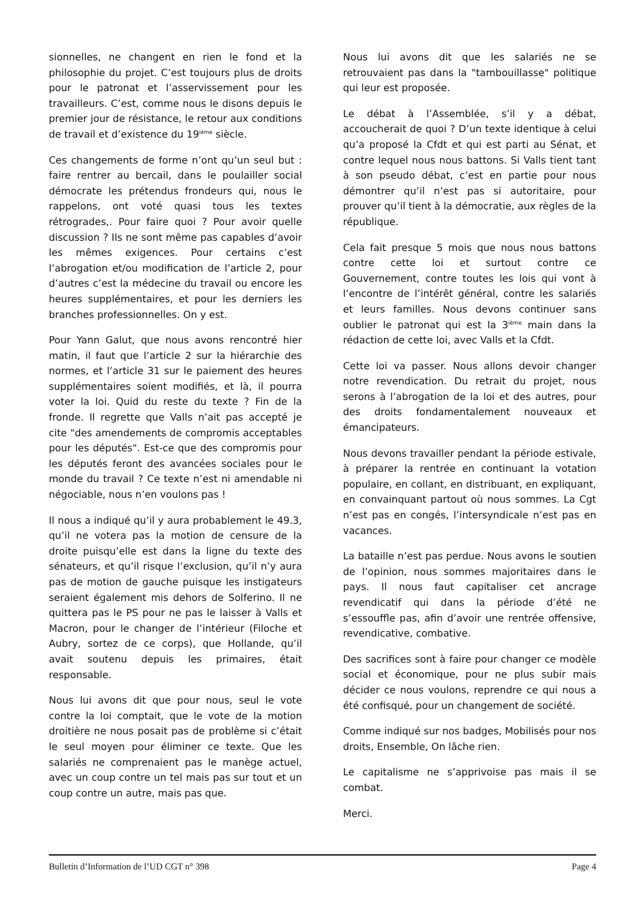sionnelles, ne changent en rien le fond et la philosophie du projet. C’est toujours plus de droits pour le patronat et l’asservissement pour les travailleurs. C’est, comme nous le disons depuis le premier jour de résistance, le retour aux conditions de travail et d’existence du 19<sup>ième</sup> siècle.
Ces changements de forme n’ont qu’un seul but : faire rentrer au bercail, dans le poulailler social démocrate les prétendus frondeurs qui, nous le rappelons, ont voté quasi tous les textes rétrogrades,. Pour faire quoi ? Pour avoir quelle discussion ? Ils ne sont même pas capables d’avoir les mêmes exigences. Pour certains c’est l’abrogation et/ou modification de l’article 2, pour d’autres c’est la médecine du travail ou encore les heures supplémentaires, et pour les derniers les branches professionnelles. On y est.
Pour Yann Galut, que nous avons rencontré hier matin, il faut que l’article 2 sur la hiérarchie des normes, et l’article 31 sur le paiement des heures supplémentaires soient modifiés, et là, il pourra voter la loi. Quid du reste du texte ? Fin de la fronde. Il regrette que Valls n’ait pas accepté je cite "des amendements de compromis acceptables pour les députés". Est-ce que des compromis pour les députés feront des avancées sociales pour le monde du travail ? Ce texte n’est ni amendable ni négociable, nous n’en voulons pas !
Il nous a indiqué qu’il y aura probablement le 49.3, qu’il ne votera pas la motion de censure de la droite puisqu’elle est dans la ligne du texte des sénateurs, et qu’il risque l’exclusion, qu’il n’y aura pas de motion de gauche puisque les instigateurs seraient également mis dehors de Solferino. Il ne quittera pas le PS pour ne pas le laisser à Valls et Macron, pour le changer de l’intérieur (Filoche et Aubry, sortez de ce corps), que Hollande, qu’il avait soutenu depuis les primaires, était responsable.
Nous lui avons dit que pour nous, seul le vote contre la loi comptait, que le vote de la motion droitière ne nous posait pas de problème si c’était le seul moyen pour éliminer ce texte. Que les salariés ne comprenaient pas le manège actuel, avec un coup contre un tel mais pas sur tout et un coup contre un autre, mais pas que.
Nous lui avons dit que les salariés ne se retrouvaient pas dans la "tambouillasse" politique qui leur est proposée.
Le débat à l’Assemblée, s’il y a débat, accoucherait de quoi ? D’un texte identique à celui qu’a proposé la Cfdt et qui est parti au Sénat, et contre lequel nous nous battons. Si Valls tient tant à son pseudo débat, c’est en partie pour nous démontrer qu’il n’est pas si autoritaire, pour prouver qu’il tient à la démocratie, aux règles de la république.
Cela fait presque 5 mois que nous nous battons contre cette loi et surtout contre ce Gouvernement, contre toutes les lois qui vont à l’encontre de l’intérêt général, contre les salariés et leurs familles. Nous devons continuer sans oublier le patronat qui est la 3<sup>ième</sup> main dans la rédaction de cette loi, avec Valls et la Cfdt.
Cette loi va passer. Nous allons devoir changer notre revendication. Du retrait du projet, nous serons à l’abrogation de la loi et des autres, pour des droits fondamentalement nouveaux et émancipateurs.
Nous devons travailler pendant la période estivale, à préparer la rentrée en continuant la votation populaire, en collant, en distribuant, en expliquant, en convainquant partout où nous sommes. La Cgt n’est pas en congés, l’intersyndicale n’est pas en vacances.
La bataille n’est pas perdue. Nous avons le soutien de l’opinion, nous sommes majoritaires dans le pays. Il nous faut capitaliser cet ancrage revendicatif qui dans la période d’été ne s’essouffle pas, afin d’avoir une rentrée offensive, revendicative, combative.
Des sacrifices sont à faire pour changer ce modèle social et économique, pour ne plus subir mais décider ce nous voulons, reprendre ce qui nous a été confisqué, pour un changement de société.
Comme indiqué sur nos badges, Mobilisés pour nos droits, Ensemble, On lâche rien.
Le capitalisme ne s’apprivoise pas mais il se combat.
Merci.
Bulletin d’Information de l’UD CGT n° 398 Page 4